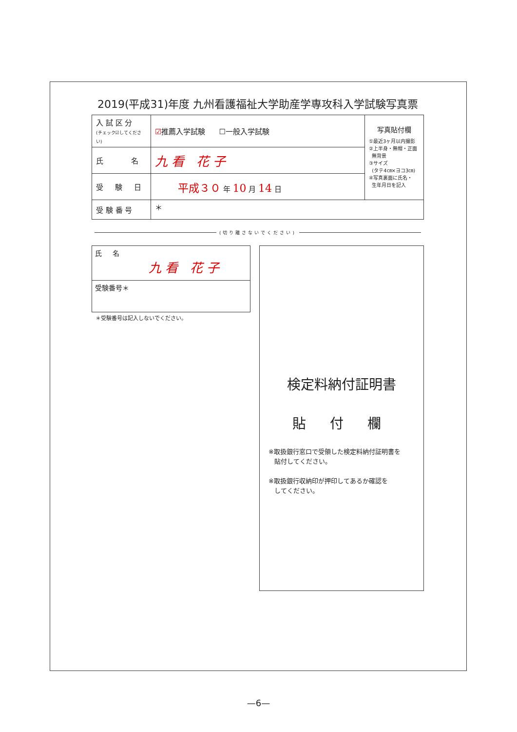2019(平成31)年度 九州看護福祉大学助産学専攻科入学試験写真票
| 入 試 区 分 (チェック☑してください) | ☑ 推薦入学試験 ☐一般入学試験 | 写真貼付欄 ①最近3ヶ月以内撮影 ②上半身・無帽・正面 無背景 ③サイズ (タテ4㎝×ヨコ3㎝) ④写真裏面に氏名・ 生年月日を記入 |
| 氏 名 | 九 看 花 子 | |
| 受 験 日 | 平成３０ 年 10 月 14 日 | |
| 受 験 番 号 | ＊ | |
(切り離さないでください)
氏 名
九 看 花 子
受験番号＊
＊受験番号は記入しないでください。
検定料納付証明書
貼 付 欄
※取扱銀行窓口で受領した検定料納付証明書を
貼付してください。
※取扱銀行収納印が押印してあるか確認を
してください。
—6—